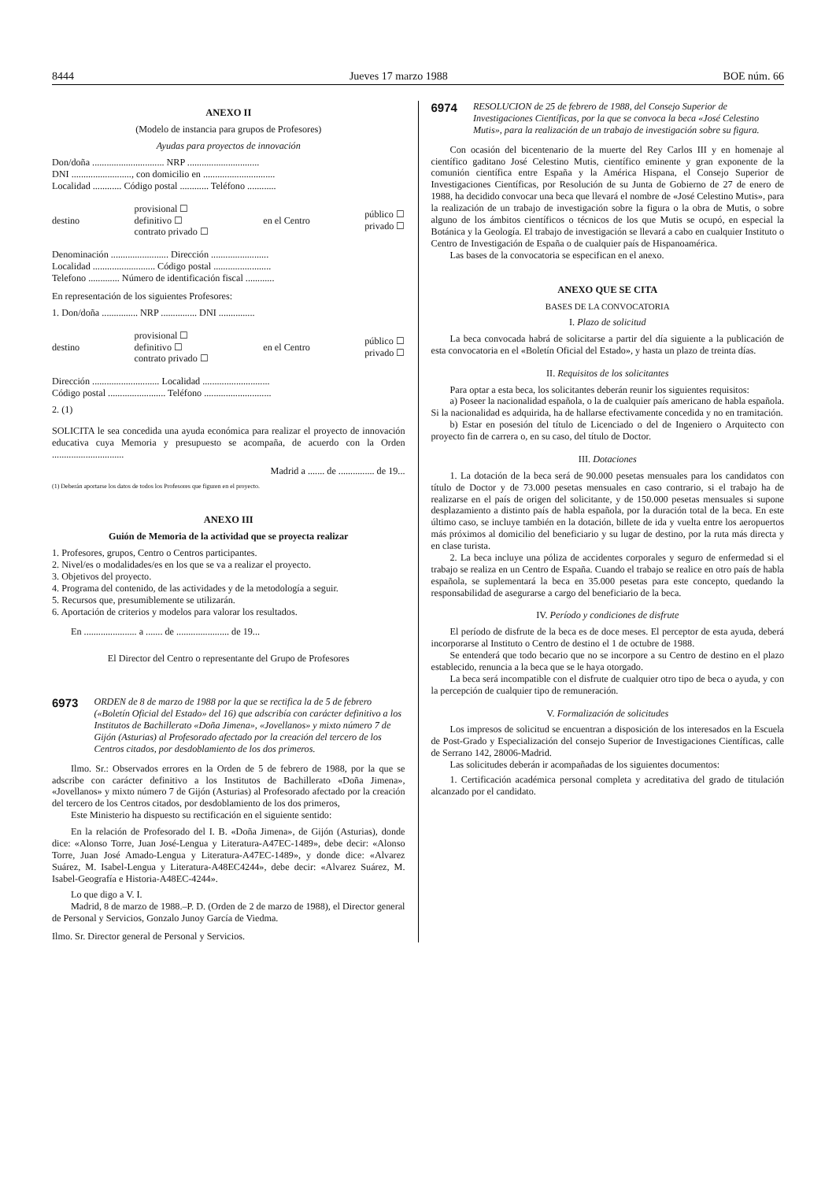8444 Jueves 17 marzo 1988 BOE núm. 66
ANEXO II
(Modelo de instancia para grupos de Profesores)
Ayudas para proyectos de innovación
Don/doña .............................. NRP ..............................
DNI ........................., con domicilio en ..............................
Localidad ............ Código postal ............ Teléfono ............
destino provisional ☐
definitivo ☐
contrato privado ☐ en el Centro público ☐
privado ☐
Denominación ........................ Dirección ........................
Localidad .......................... Código postal ........................
Telefono ............. Número de identificación fiscal ............
En representación de los siguientes Profesores:
1. Don/doña ............... NRP ............... DNI ...............
destino provisional ☐
definitivo ☐
contrato privado ☐ en el Centro público ☐
privado ☐
Dirección ............................ Localidad ............................
Código postal ........................ Teléfono ............................
2. (1)
SOLICITA le sea concedida una ayuda económica para realizar el proyecto de innovación educativa cuya Memoria y presupuesto se acompaña, de acuerdo con la Orden ..............................
Madrid a ....... de ............... de 19...
(1) Deberán aportarse los datos de todos los Profesores que figuren en el proyecto.
ANEXO III
Guión de Memoria de la actividad que se proyecta realizar
1. Profesores, grupos, Centro o Centros participantes.
2. Nivel/es o modalidades/es en los que se va a realizar el proyecto.
3. Objetivos del proyecto.
4. Programa del contenido, de las actividades y de la metodología a seguir.
5. Recursos que, presumiblemente se utilizarán.
6. Aportación de criterios y modelos para valorar los resultados.
En ...................... a ....... de ...................... de 19...
El Director del Centro o representante del Grupo de Profesores
6973 ORDEN de 8 de marzo de 1988 por la que se rectifica la de 5 de febrero («Boletín Oficial del Estado» del 16) que adscribía con carácter definitivo a los Institutos de Bachillerato «Doña Jimena», «Jovellanos» y mixto número 7 de Gijón (Asturias) al Profesorado afectado por la creación del tercero de los Centros citados, por desdoblamiento de los dos primeros.
Ilmo. Sr.: Observados errores en la Orden de 5 de febrero de 1988, por la que se adscribe con carácter definitivo a los Institutos de Bachillerato «Doña Jimena», «Jovellanos» y mixto número 7 de Gijón (Asturias) al Profesorado afectado por la creación del tercero de los Centros citados, por desdoblamiento de los dos primeros,
Este Ministerio ha dispuesto su rectificación en el siguiente sentido:
En la relación de Profesorado del I. B. «Doña Jimena», de Gijón (Asturias), donde dice: «Alonso Torre, Juan José-Lengua y Literatura-A47EC-1489», debe decir: «Alonso Torre, Juan José Amado-Lengua y Literatura-A47EC-1489», y donde dice: «Alvarez Suárez, M. Isabel-Lengua y Literatura-A48EC4244», debe decir: «Alvarez Suárez, M. Isabel-Geografía e Historia-A48EC-4244».
Lo que digo a V. I.
Madrid, 8 de marzo de 1988.–P. D. (Orden de 2 de marzo de 1988), el Director general de Personal y Servicios, Gonzalo Junoy García de Viedma.
Ilmo. Sr. Director general de Personal y Servicios.
6974 RESOLUCION de 25 de febrero de 1988, del Consejo Superior de Investigaciones Científicas, por la que se convoca la beca «José Celestino Mutis», para la realización de un trabajo de investigación sobre su figura.
Con ocasión del bicentenario de la muerte del Rey Carlos III y en homenaje al científico gaditano José Celestino Mutis, científico eminente y gran exponente de la comunión científica entre España y la América Hispana, el Consejo Superior de Investigaciones Científicas, por Resolución de su Junta de Gobierno de 27 de enero de 1988, ha decidido convocar una beca que llevará el nombre de «José Celestino Mutis», para la realización de un trabajo de investigación sobre la figura o la obra de Mutis, o sobre alguno de los ámbitos científicos o técnicos de los que Mutis se ocupó, en especial la Botánica y la Geología. El trabajo de investigación se llevará a cabo en cualquier Instituto o Centro de Investigación de España o de cualquier país de Hispanoamérica.
Las bases de la convocatoria se especifican en el anexo.
ANEXO QUE SE CITA
BASES DE LA CONVOCATORIA
I. Plazo de solicitud
La beca convocada habrá de solicitarse a partir del día siguiente a la publicación de esta convocatoria en el «Boletín Oficial del Estado», y hasta un plazo de treinta días.
II. Requisitos de los solicitantes
Para optar a esta beca, los solicitantes deberán reunir los siguientes requisitos:
a) Poseer la nacionalidad española, o la de cualquier país americano de habla española. Si la nacionalidad es adquirida, ha de hallarse efectivamente concedida y no en tramitación.
b) Estar en posesión del título de Licenciado o del de Ingeniero o Arquitecto con proyecto fin de carrera o, en su caso, del título de Doctor.
III. Dotaciones
1. La dotación de la beca será de 90.000 pesetas mensuales para los candidatos con título de Doctor y de 73.000 pesetas mensuales en caso contrario, si el trabajo ha de realizarse en el país de origen del solicitante, y de 150.000 pesetas mensuales si supone desplazamiento a distinto país de habla española, por la duración total de la beca. En este último caso, se incluye también en la dotación, billete de ida y vuelta entre los aeropuertos más próximos al domicilio del beneficiario y su lugar de destino, por la ruta más directa y en clase turista.
2. La beca incluye una póliza de accidentes corporales y seguro de enfermedad si el trabajo se realiza en un Centro de España. Cuando el trabajo se realice en otro país de habla española, se suplementará la beca en 35.000 pesetas para este concepto, quedando la responsabilidad de asegurarse a cargo del beneficiario de la beca.
IV. Período y condiciones de disfrute
El período de disfrute de la beca es de doce meses. El perceptor de esta ayuda, deberá incorporarse al Instituto o Centro de destino el 1 de octubre de 1988.
Se entenderá que todo becario que no se incorpore a su Centro de destino en el plazo establecido, renuncia a la beca que se le haya otorgado.
La beca será incompatible con el disfrute de cualquier otro tipo de beca o ayuda, y con la percepción de cualquier tipo de remuneración.
V. Formalización de solicitudes
Los impresos de solicitud se encuentran a disposición de los interesados en la Escuela de Post-Grado y Especialización del consejo Superior de Investigaciones Científicas, calle de Serrano 142, 28006-Madrid.
Las solicitudes deberán ir acompañadas de los siguientes documentos:
1. Certificación académica personal completa y acreditativa del grado de titulación alcanzado por el candidato.